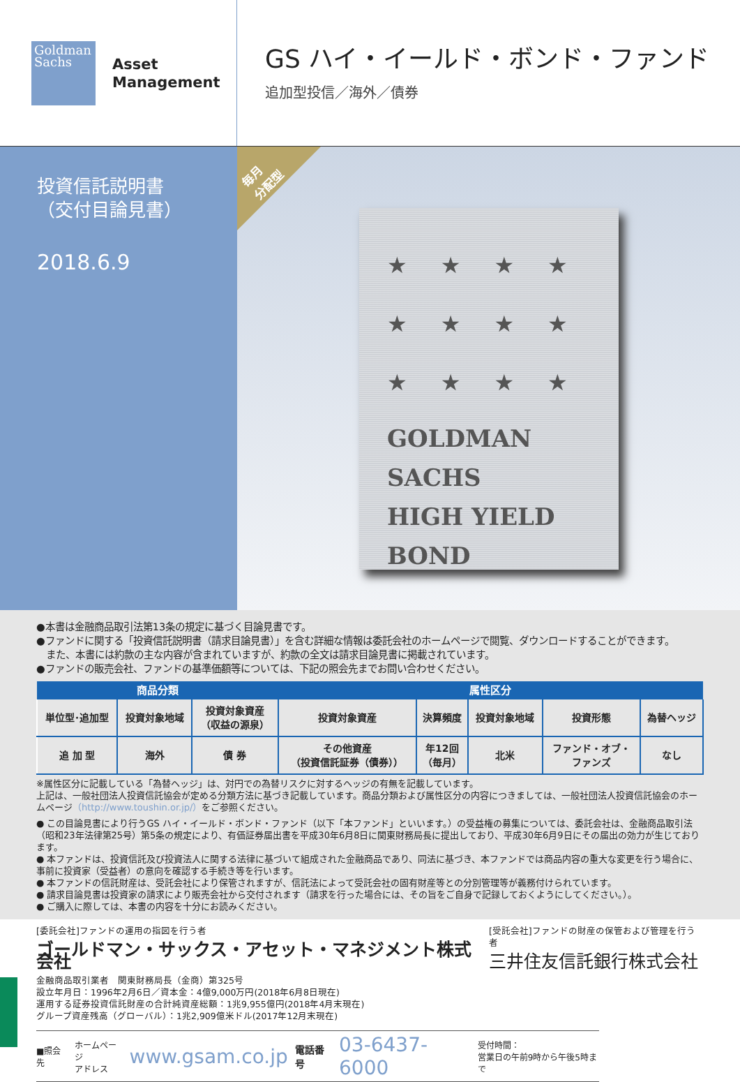Goldman Sachs
Asset
Management
GS ハイ・イールド・ボンド・ファンド
追加型投信／海外／債券
投資信託説明書
（交付目論見書）
2018.6.9
毎月
分配型
★★★★
★★★★
★★★★
GOLDMAN
SACHS
HIGH YIELD
BOND
●本書は金融商品取引法第13条の規定に基づく目論見書です。
●ファンドに関する「投資信託説明書（請求目論見書）」を含む詳細な情報は委託会社のホームページで閲覧、ダウンロードすることができます。
　また、本書には約款の主な内容が含まれていますが、約款の全文は請求目論見書に掲載されています。
●ファンドの販売会社、ファンドの基準価額等については、下記の照会先までお問い合わせください。
| 商品分類 | | | 属性区分 | | | | |
| --- | --- | --- | --- | --- | --- | --- | --- |
| 単位型･追加型 | 投資対象地域 | 投資対象資産 （収益の源泉） | 投資対象資産 | 決算頻度 | 投資対象地域 | 投資形態 | 為替ヘッジ |
| 追 加 型 | 海外 | 債 券 | その他資産 （投資信託証券（債券）） | 年12回 （毎月） | 北米 | ファンド・オブ・ ファンズ | なし |
※属性区分に記載している「為替ヘッジ」は、対円での為替リスクに対するヘッジの有無を記載しています。
上記は、一般社団法人投資信託協会が定める分類方法に基づき記載しています。商品分類および属性区分の内容につきましては、一般社団法人投資信託協会のホームページ（http://www.toushin.or.jp/）をご参照ください。
● この目論見書により行うGS ハイ・イールド・ボンド・ファンド（以下「本ファンド」といいます。）の受益権の募集については、委託会社は、金融商品取引法（昭和23年法律第25号）第5条の規定により、有価証券届出書を平成30年6月8日に関東財務局長に提出しており、平成30年6月9日にその届出の効力が生じております。
● 本ファンドは、投資信託及び投資法人に関する法律に基づいて組成された金融商品であり、同法に基づき、本ファンドでは商品内容の重大な変更を行う場合に、事前に投資家（受益者）の意向を確認する手続き等を行います。
● 本ファンドの信託財産は、受託会社により保管されますが、信託法によって受託会社の固有財産等との分別管理等が義務付けられています。
● 請求目論見書は投資家の請求により販売会社から交付されます（請求を行った場合には、その旨をご自身で記録しておくようにしてください。）。
● ご購入に際しては、本書の内容を十分にお読みください。
[委託会社]ファンドの運用の指図を行う者
ゴールドマン・サックス・アセット・マネジメント株式会社
金融商品取引業者　関東財務局長（金商）第325号
設立年月日：1996年2月6日／資本金：4億9,000万円(2018年6月8日現在)
運用する証券投資信託財産の合計純資産総額：1兆9,955億円(2018年4月末現在)
グループ資産残高（グローバル）：1兆2,909億米ドル(2017年12月末現在)
[受託会社]ファンドの財産の保管および管理を行う者
三井住友信託銀行株式会社
■照会先 ホームページ
アドレス www.gsam.co.jp 電話番号 03-6437-6000 受付時間：
営業日の午前9時から午後5時まで